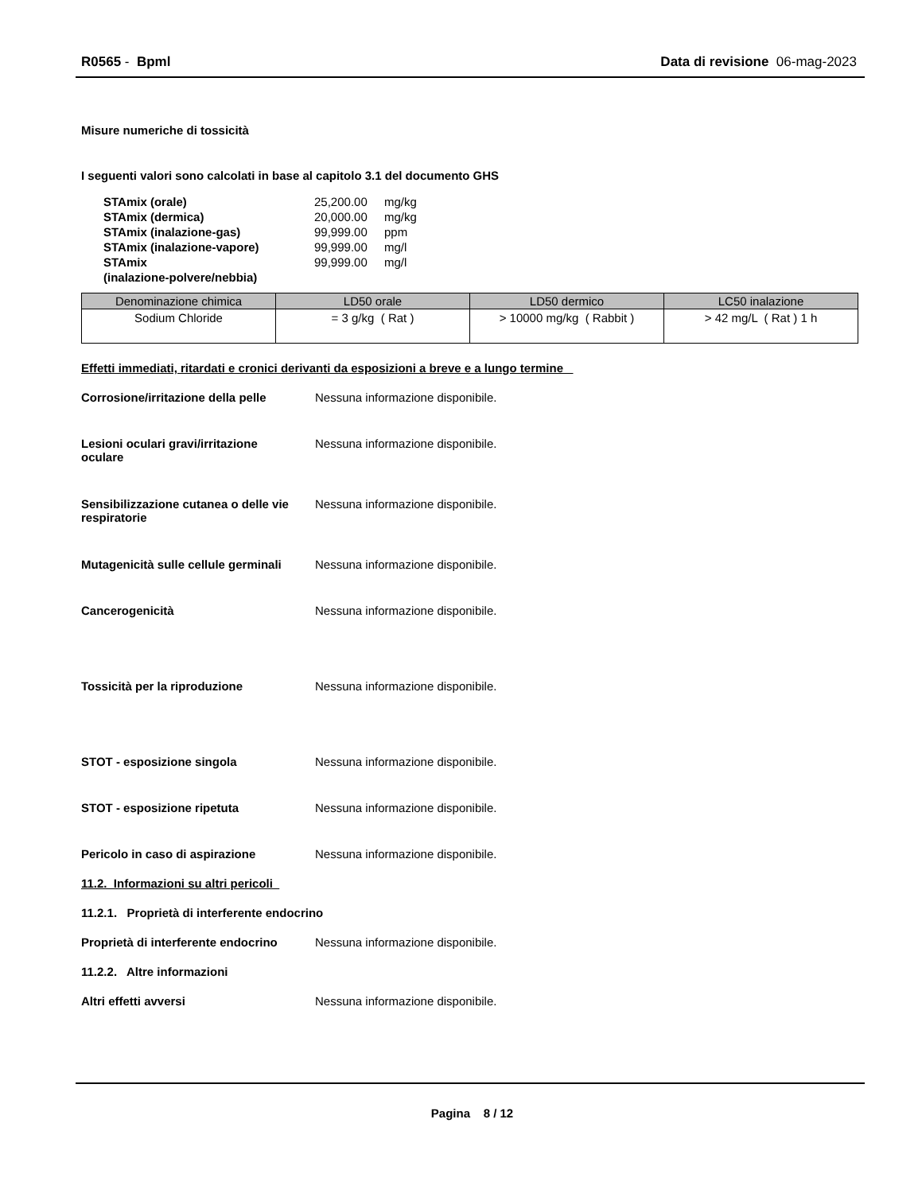R0565 - Bpml Data di revisione 06-mag-2023
Misure numeriche di tossicità
I seguenti valori sono calcolati in base al capitolo 3.1 del documento GHS
| STAmix (orale) | 25,200.00 | mg/kg |
| STAmix (dermica) | 20,000.00 | mg/kg |
| STAmix (inalazione-gas) | 99,999.00 | ppm |
| STAmix (inalazione-vapore) | 99,999.00 | mg/l |
| STAmix (inalazione-polvere/nebbia) | 99,999.00 | mg/l |
| Denominazione chimica | LD50 orale | LD50 dermico | LC50 inalazione |
| --- | --- | --- | --- |
| Sodium Chloride | = 3 g/kg ( Rat ) | > 10000 mg/kg ( Rabbit ) | > 42 mg/L ( Rat ) 1 h |
Effetti immediati, ritardati e cronici derivanti da esposizioni a breve e a lungo termine
Corrosione/irritazione della pelle
Nessuna informazione disponibile.
Lesioni oculari gravi/irritazione
oculare
Nessuna informazione disponibile.
Sensibilizzazione cutanea o delle vie
respiratorie
Nessuna informazione disponibile.
Mutagenicità sulle cellule germinali
Nessuna informazione disponibile.
Cancerogenicità Nessuna informazione disponibile.
Tossicità per la riproduzione Nessuna informazione disponibile.
STOT - esposizione singola Nessuna informazione disponibile.
STOT - esposizione ripetuta Nessuna informazione disponibile.
Pericolo in caso di aspirazione Nessuna informazione disponibile.
11.2. Informazioni su altri pericoli
11.2.1. Proprietà di interferente endocrino
Proprietà di interferente endocrino
Nessuna informazione disponibile.
11.2.2. Altre informazioni
Altri effetti avversi Nessuna informazione disponibile.
Pagina 8 / 12